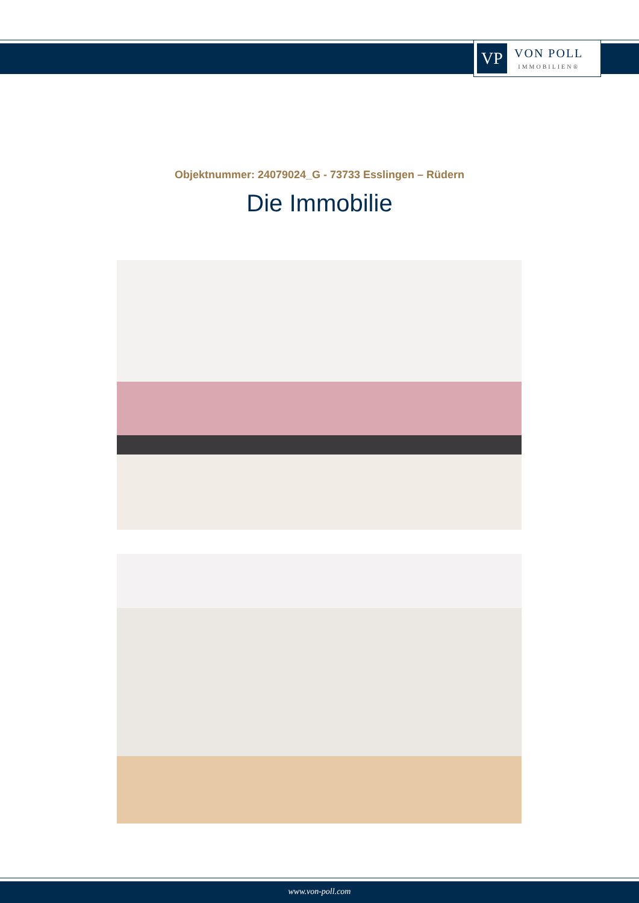VP
VON POLL
IMMOBILIEN®
Objektnummer: 24079024_G - 73733 Esslingen – Rüdern
Die Immobilie
www.von-poll.com